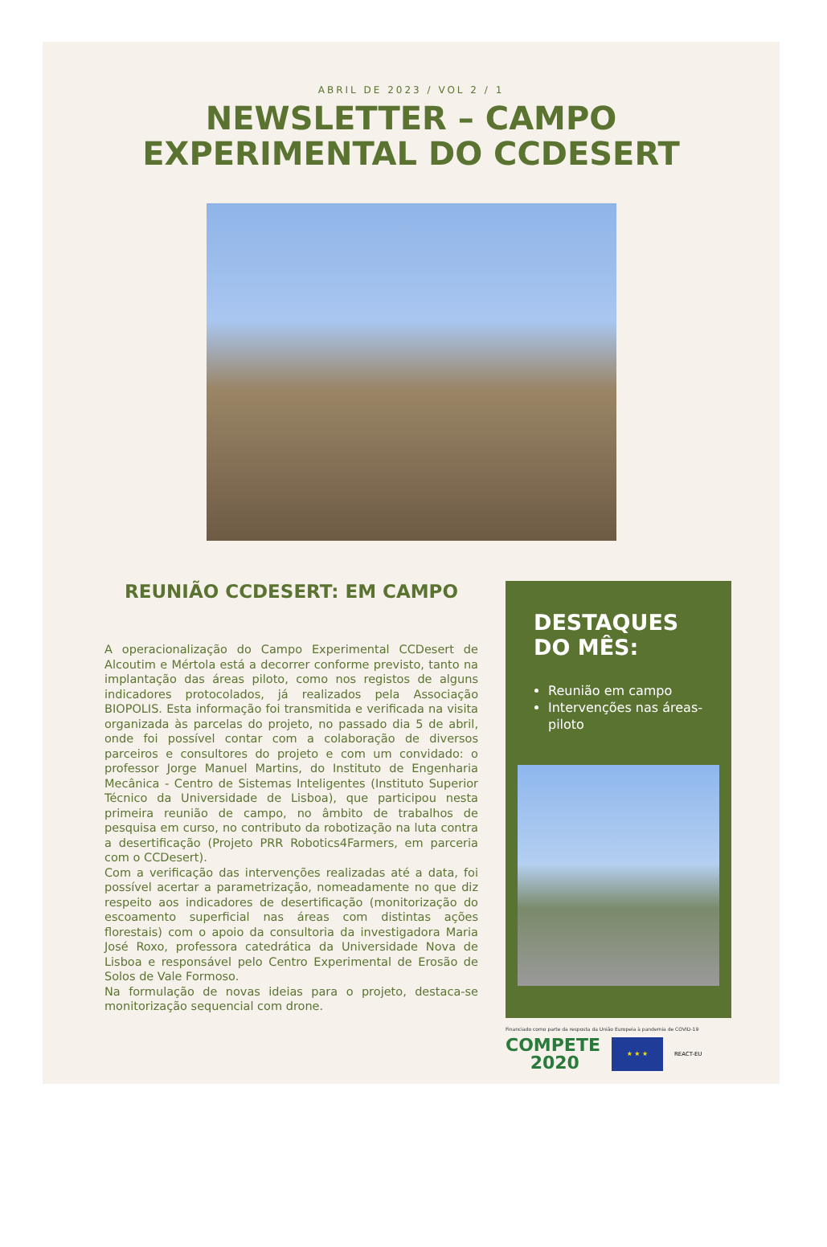ABRIL DE 2023 / VOL 2 / 1
NEWSLETTER – CAMPO
EXPERIMENTAL DO CCDESERT
REUNIÃO CCDESERT: EM CAMPO
A operacionalização do Campo Experimental CCDesert de Alcoutim e Mértola está a decorrer conforme previsto, tanto na implantação das áreas piloto, como nos registos de alguns indicadores protocolados, já realizados pela Associação BIOPOLIS. Esta informação foi transmitida e verificada na visita organizada às parcelas do projeto, no passado dia 5 de abril, onde foi possível contar com a colaboração de diversos parceiros e consultores do projeto e com um convidado: o professor Jorge Manuel Martins, do Instituto de Engenharia Mecânica - Centro de Sistemas Inteligentes (Instituto Superior Técnico da Universidade de Lisboa), que participou nesta primeira reunião de campo, no âmbito de trabalhos de pesquisa em curso, no contributo da robotização na luta contra a desertificação (Projeto PRR Robotics4Farmers, em parceria com o CCDesert).
Com a verificação das intervenções realizadas até a data, foi possível acertar a parametrização, nomeadamente no que diz respeito aos indicadores de desertificação (monitorização do escoamento superficial nas áreas com distintas ações florestais) com o apoio da consultoria da investigadora Maria José Roxo, professora catedrática da Universidade Nova de Lisboa e responsável pelo Centro Experimental de Erosão de Solos de Vale Formoso.
Na formulação de novas ideias para o projeto, destaca-se monitorização sequencial com drone.
DESTAQUES
DO MÊS:
Reunião em campo
Intervenções nas áreas-piloto
Financiado como parte da resposta da União Europeia à pandemia de COVID-19
COMPETE
2020
★ ★ ★
REACT-EU